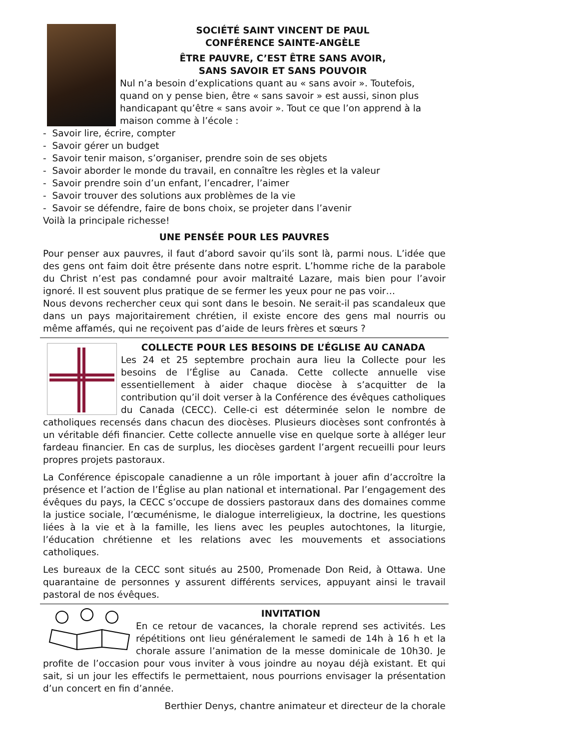SOCIÉTÉ SAINT VINCENT DE PAUL
CONFÉRENCE SAINTE-ANGÈLE
ÊTRE PAUVRE, C’EST ÊTRE SANS AVOIR,
SANS SAVOIR ET SANS POUVOIR
Nul n’a besoin d’explications quant au « sans avoir ». Toutefois, quand on y pense bien, être « sans savoir » est aussi, sinon plus handicapant qu’être « sans avoir ». Tout ce que l’on apprend à la maison comme à l’école :
- Savoir lire, écrire, compter
- Savoir gérer un budget
- Savoir tenir maison, s’organiser, prendre soin de ses objets
- Savoir aborder le monde du travail, en connaître les règles et la valeur
- Savoir prendre soin d’un enfant, l’encadrer, l’aimer
- Savoir trouver des solutions aux problèmes de la vie
- Savoir se défendre, faire de bons choix, se projeter dans l’avenir
Voilà la principale richesse!
UNE PENSÉE POUR LES PAUVRES
Pour penser aux pauvres, il faut d’abord savoir qu’ils sont là, parmi nous. L’idée que des gens ont faim doit être présente dans notre esprit. L’homme riche de la parabole du Christ n’est pas condamné pour avoir maltraité Lazare, mais bien pour l’avoir ignoré. Il est souvent plus pratique de se fermer les yeux pour ne pas voir…
Nous devons rechercher ceux qui sont dans le besoin. Ne serait-il pas scandaleux que dans un pays majoritairement chrétien, il existe encore des gens mal nourris ou même affamés, qui ne reçoivent pas d’aide de leurs frères et sœurs ?
COLLECTE POUR LES BESOINS DE L’ÉGLISE AU CANADA
Les 24 et 25 septembre prochain aura lieu la Collecte pour les besoins de l’Église au Canada. Cette collecte annuelle vise essentiellement à aider chaque diocèse à s’acquitter de la contribution qu’il doit verser à la Conférence des évêques catholiques du Canada (CECC). Celle-ci est déterminée selon le nombre de catholiques recensés dans chacun des diocèses. Plusieurs diocèses sont confrontés à un véritable défi financier. Cette collecte annuelle vise en quelque sorte à alléger leur fardeau financier. En cas de surplus, les diocèses gardent l’argent recueilli pour leurs propres projets pastoraux.
La Conférence épiscopale canadienne a un rôle important à jouer afin d’accroître la présence et l’action de l’Église au plan national et international. Par l’engagement des évêques du pays, la CECC s’occupe de dossiers pastoraux dans des domaines comme la justice sociale, l’œcuménisme, le dialogue interreligieux, la doctrine, les questions liées à la vie et à la famille, les liens avec les peuples autochtones, la liturgie, l’éducation chrétienne et les relations avec les mouvements et associations catholiques.
Les bureaux de la CECC sont situés au 2500, Promenade Don Reid, à Ottawa. Une quarantaine de personnes y assurent différents services, appuyant ainsi le travail pastoral de nos évêques.
INVITATION
En ce retour de vacances, la chorale reprend ses activités. Les répétitions ont lieu généralement le samedi de 14h à 16 h et la chorale assure l’animation de la messe dominicale de 10h30. Je profite de l’occasion pour vous inviter à vous joindre au noyau déjà existant. Et qui sait, si un jour les effectifs le permettaient, nous pourrions envisager la présentation d’un concert en fin d’année.
Berthier Denys, chantre animateur et directeur de la chorale